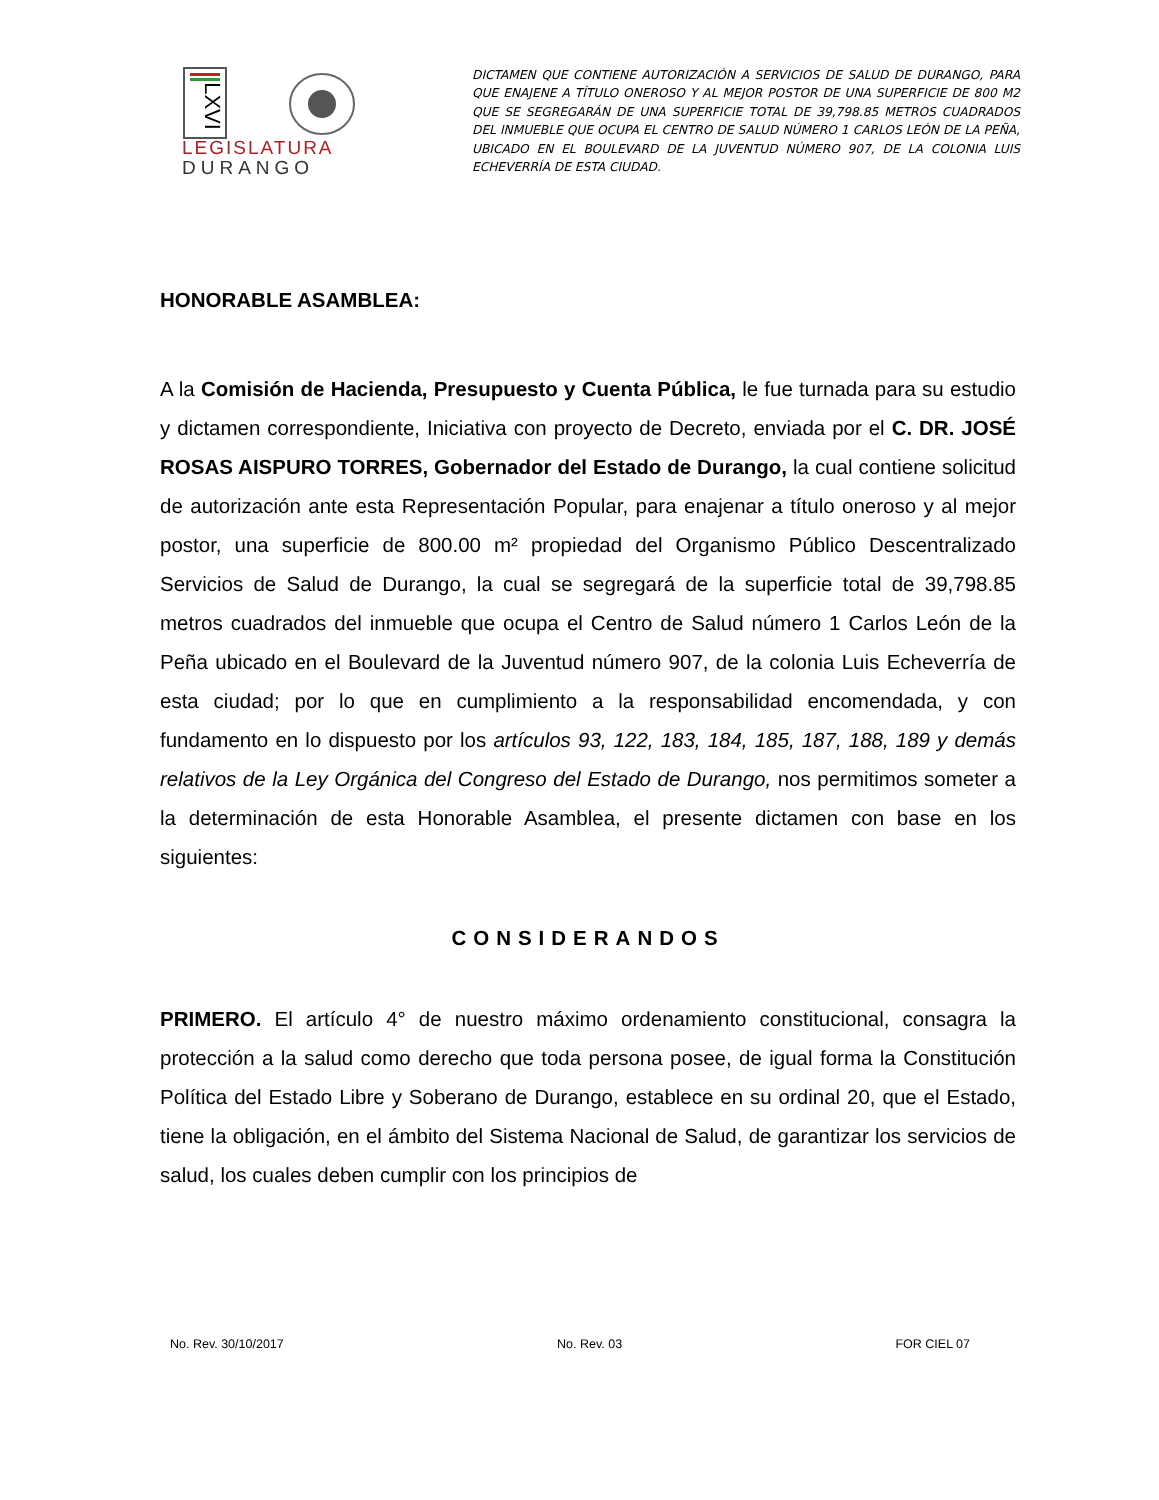LXVI
LEGISLATURA
DURANGO
DICTAMEN QUE CONTIENE AUTORIZACIÓN A SERVICIOS DE SALUD DE DURANGO, PARA QUE ENAJENE A TÍTULO ONEROSO Y AL MEJOR POSTOR DE UNA SUPERFICIE DE 800 M2 QUE SE SEGREGARÁN DE UNA SUPERFICIE TOTAL DE 39,798.85 METROS CUADRADOS DEL INMUEBLE QUE OCUPA EL CENTRO DE SALUD NÚMERO 1 CARLOS LEÓN DE LA PEÑA, UBICADO EN EL BOULEVARD DE LA JUVENTUD NÚMERO 907, DE LA COLONIA LUIS ECHEVERRÍA DE ESTA CIUDAD.
HONORABLE ASAMBLEA:
A la Comisión de Hacienda, Presupuesto y Cuenta Pública, le fue turnada para su estudio y dictamen correspondiente, Iniciativa con proyecto de Decreto, enviada por el C. DR. JOSÉ ROSAS AISPURO TORRES, Gobernador del Estado de Durango, la cual contiene solicitud de autorización ante esta Representación Popular, para enajenar a título oneroso y al mejor postor, una superficie de 800.00 m² propiedad del Organismo Público Descentralizado Servicios de Salud de Durango, la cual se segregará de la superficie total de 39,798.85 metros cuadrados del inmueble que ocupa el Centro de Salud número 1 Carlos León de la Peña ubicado en el Boulevard de la Juventud número 907, de la colonia Luis Echeverría de esta ciudad; por lo que en cumplimiento a la responsabilidad encomendada, y con fundamento en lo dispuesto por los artículos 93, 122, 183, 184, 185, 187, 188, 189 y demás relativos de la Ley Orgánica del Congreso del Estado de Durango, nos permitimos someter a la determinación de esta Honorable Asamblea, el presente dictamen con base en los siguientes:
CONSIDERANDOS
PRIMERO. El artículo 4° de nuestro máximo ordenamiento constitucional, consagra la protección a la salud como derecho que toda persona posee, de igual forma la Constitución Política del Estado Libre y Soberano de Durango, establece en su ordinal 20, que el Estado, tiene la obligación, en el ámbito del Sistema Nacional de Salud, de garantizar los servicios de salud, los cuales deben cumplir con los principios de
No. Rev. 30/10/2017 No. Rev. 03 FOR CIEL 07